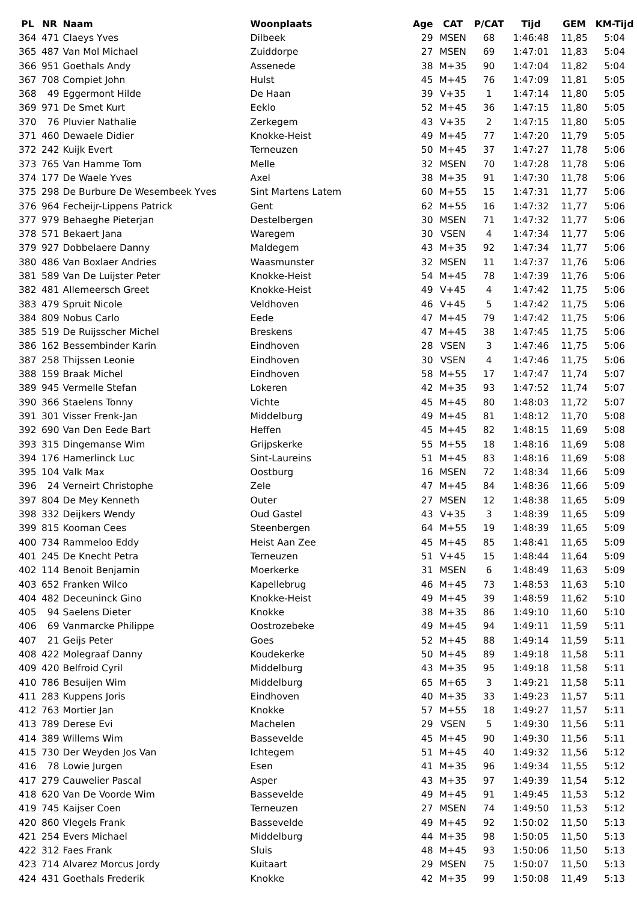| PL | NR | Naam | Woonplaats | Age | CAT | P/CAT | Tijd | GEM | KM-Tijd |
| --- | --- | --- | --- | --- | --- | --- | --- | --- | --- |
| 364 | 471 | Claeys Yves | Dilbeek | 29 | MSEN | 68 | 1:46:48 | 11,85 | 5:04 |
| 365 | 487 | Van Mol Michael | Zuiddorpe | 27 | MSEN | 69 | 1:47:01 | 11,83 | 5:04 |
| 366 | 951 | Goethals Andy | Assenede | 38 | M+35 | 90 | 1:47:04 | 11,82 | 5:04 |
| 367 | 708 | Compiet John | Hulst | 45 | M+45 | 76 | 1:47:09 | 11,81 | 5:05 |
| 368 | 49 | Eggermont Hilde | De Haan | 39 | V+35 | 1 | 1:47:14 | 11,80 | 5:05 |
| 369 | 971 | De Smet Kurt | Eeklo | 52 | M+45 | 36 | 1:47:15 | 11,80 | 5:05 |
| 370 | 76 | Pluvier Nathalie | Zerkegem | 43 | V+35 | 2 | 1:47:15 | 11,80 | 5:05 |
| 371 | 460 | Dewaele Didier | Knokke-Heist | 49 | M+45 | 77 | 1:47:20 | 11,79 | 5:05 |
| 372 | 242 | Kuijk Evert | Terneuzen | 50 | M+45 | 37 | 1:47:27 | 11,78 | 5:06 |
| 373 | 765 | Van Hamme Tom | Melle | 32 | MSEN | 70 | 1:47:28 | 11,78 | 5:06 |
| 374 | 177 | De Waele Yves | Axel | 38 | M+35 | 91 | 1:47:30 | 11,78 | 5:06 |
| 375 | 298 | De Burbure De Wesembeek Yves | Sint Martens Latem | 60 | M+55 | 15 | 1:47:31 | 11,77 | 5:06 |
| 376 | 964 | Fecheijr-Lippens Patrick | Gent | 62 | M+55 | 16 | 1:47:32 | 11,77 | 5:06 |
| 377 | 979 | Behaeghe Pieterjan | Destelbergen | 30 | MSEN | 71 | 1:47:32 | 11,77 | 5:06 |
| 378 | 571 | Bekaert Jana | Waregem | 30 | VSEN | 4 | 1:47:34 | 11,77 | 5:06 |
| 379 | 927 | Dobbelaere Danny | Maldegem | 43 | M+35 | 92 | 1:47:34 | 11,77 | 5:06 |
| 380 | 486 | Van Boxlaer Andries | Waasmunster | 32 | MSEN | 11 | 1:47:37 | 11,76 | 5:06 |
| 381 | 589 | Van De Luijster Peter | Knokke-Heist | 54 | M+45 | 78 | 1:47:39 | 11,76 | 5:06 |
| 382 | 481 | Allemeersch Greet | Knokke-Heist | 49 | V+45 | 4 | 1:47:42 | 11,75 | 5:06 |
| 383 | 479 | Spruit Nicole | Veldhoven | 46 | V+45 | 5 | 1:47:42 | 11,75 | 5:06 |
| 384 | 809 | Nobus Carlo | Eede | 47 | M+45 | 79 | 1:47:42 | 11,75 | 5:06 |
| 385 | 519 | De Ruijsscher Michel | Breskens | 47 | M+45 | 38 | 1:47:45 | 11,75 | 5:06 |
| 386 | 162 | Bessembinder Karin | Eindhoven | 28 | VSEN | 3 | 1:47:46 | 11,75 | 5:06 |
| 387 | 258 | Thijssen Leonie | Eindhoven | 30 | VSEN | 4 | 1:47:46 | 11,75 | 5:06 |
| 388 | 159 | Braak Michel | Eindhoven | 58 | M+55 | 17 | 1:47:47 | 11,74 | 5:07 |
| 389 | 945 | Vermelle Stefan | Lokeren | 42 | M+35 | 93 | 1:47:52 | 11,74 | 5:07 |
| 390 | 366 | Staelens Tonny | Vichte | 45 | M+45 | 80 | 1:48:03 | 11,72 | 5:07 |
| 391 | 301 | Visser Frenk-Jan | Middelburg | 49 | M+45 | 81 | 1:48:12 | 11,70 | 5:08 |
| 392 | 690 | Van Den Eede Bart | Heffen | 45 | M+45 | 82 | 1:48:15 | 11,69 | 5:08 |
| 393 | 315 | Dingemanse Wim | Grijpskerke | 55 | M+55 | 18 | 1:48:16 | 11,69 | 5:08 |
| 394 | 176 | Hamerlinck Luc | Sint-Laureins | 51 | M+45 | 83 | 1:48:16 | 11,69 | 5:08 |
| 395 | 104 | Valk Max | Oostburg | 16 | MSEN | 72 | 1:48:34 | 11,66 | 5:09 |
| 396 | 24 | Verneirt Christophe | Zele | 47 | M+45 | 84 | 1:48:36 | 11,66 | 5:09 |
| 397 | 804 | De Mey Kenneth | Outer | 27 | MSEN | 12 | 1:48:38 | 11,65 | 5:09 |
| 398 | 332 | Deijkers Wendy | Oud Gastel | 43 | V+35 | 3 | 1:48:39 | 11,65 | 5:09 |
| 399 | 815 | Kooman Cees | Steenbergen | 64 | M+55 | 19 | 1:48:39 | 11,65 | 5:09 |
| 400 | 734 | Rammeloo Eddy | Heist Aan Zee | 45 | M+45 | 85 | 1:48:41 | 11,65 | 5:09 |
| 401 | 245 | De Knecht Petra | Terneuzen | 51 | V+45 | 15 | 1:48:44 | 11,64 | 5:09 |
| 402 | 114 | Benoit Benjamin | Moerkerke | 31 | MSEN | 6 | 1:48:49 | 11,63 | 5:09 |
| 403 | 652 | Franken Wilco | Kapellebrug | 46 | M+45 | 73 | 1:48:53 | 11,63 | 5:10 |
| 404 | 482 | Deceuninck Gino | Knokke-Heist | 49 | M+45 | 39 | 1:48:59 | 11,62 | 5:10 |
| 405 | 94 | Saelens Dieter | Knokke | 38 | M+35 | 86 | 1:49:10 | 11,60 | 5:10 |
| 406 | 69 | Vanmarcke Philippe | Oostrozebeke | 49 | M+45 | 94 | 1:49:11 | 11,59 | 5:11 |
| 407 | 21 | Geijs Peter | Goes | 52 | M+45 | 88 | 1:49:14 | 11,59 | 5:11 |
| 408 | 422 | Molegraaf Danny | Koudekerke | 50 | M+45 | 89 | 1:49:18 | 11,58 | 5:11 |
| 409 | 420 | Belfroid Cyril | Middelburg | 43 | M+35 | 95 | 1:49:18 | 11,58 | 5:11 |
| 410 | 786 | Besuijen Wim | Middelburg | 65 | M+65 | 3 | 1:49:21 | 11,58 | 5:11 |
| 411 | 283 | Kuppens Joris | Eindhoven | 40 | M+35 | 33 | 1:49:23 | 11,57 | 5:11 |
| 412 | 763 | Mortier Jan | Knokke | 57 | M+55 | 18 | 1:49:27 | 11,57 | 5:11 |
| 413 | 789 | Derese Evi | Machelen | 29 | VSEN | 5 | 1:49:30 | 11,56 | 5:11 |
| 414 | 389 | Willems Wim | Bassevelde | 45 | M+45 | 90 | 1:49:30 | 11,56 | 5:11 |
| 415 | 730 | Der Weyden Jos Van | Ichtegem | 51 | M+45 | 40 | 1:49:32 | 11,56 | 5:12 |
| 416 | 78 | Lowie Jurgen | Esen | 41 | M+35 | 96 | 1:49:34 | 11,55 | 5:12 |
| 417 | 279 | Cauwelier Pascal | Asper | 43 | M+35 | 97 | 1:49:39 | 11,54 | 5:12 |
| 418 | 620 | Van De Voorde Wim | Bassevelde | 49 | M+45 | 91 | 1:49:45 | 11,53 | 5:12 |
| 419 | 745 | Kaijser Coen | Terneuzen | 27 | MSEN | 74 | 1:49:50 | 11,53 | 5:12 |
| 420 | 860 | Vlegels Frank | Bassevelde | 49 | M+45 | 92 | 1:50:02 | 11,50 | 5:13 |
| 421 | 254 | Evers Michael | Middelburg | 44 | M+35 | 98 | 1:50:05 | 11,50 | 5:13 |
| 422 | 312 | Faes Frank | Sluis | 48 | M+45 | 93 | 1:50:06 | 11,50 | 5:13 |
| 423 | 714 | Alvarez Morcus Jordy | Kuitaart | 29 | MSEN | 75 | 1:50:07 | 11,50 | 5:13 |
| 424 | 431 | Goethals Frederik | Knokke | 42 | M+35 | 99 | 1:50:08 | 11,49 | 5:13 |